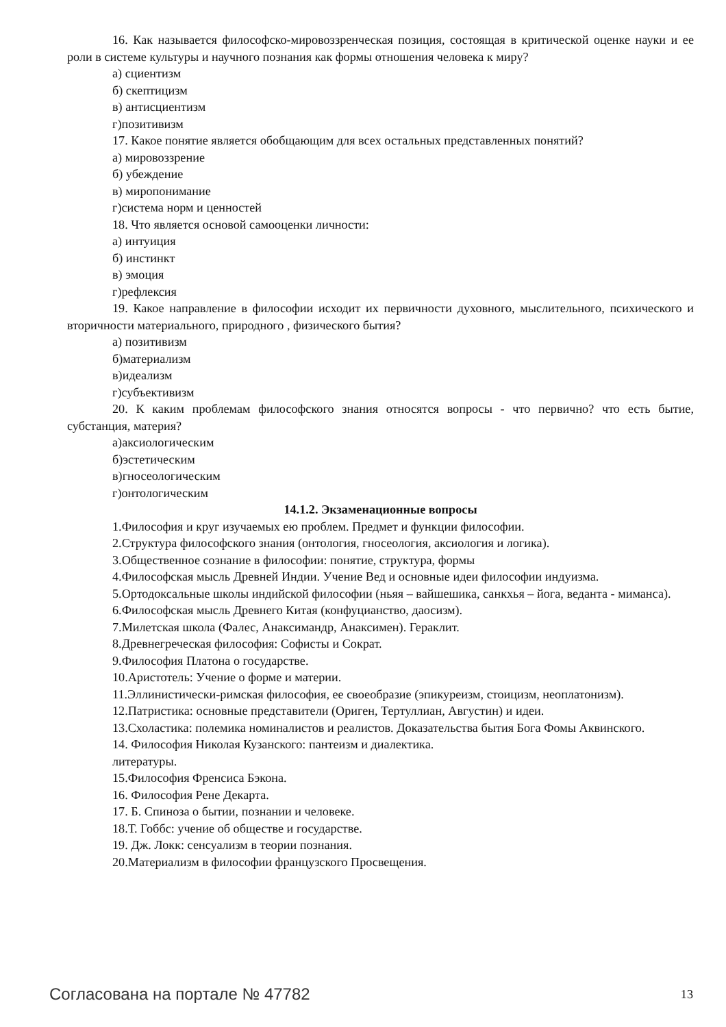16. Как называется философско-мировоззренческая позиция, состоящая в критической оценке науки и ее роли в системе культуры и научного познания как формы отношения человека к миру?
а) сциентизм
б) скептицизм
в) антисциентизм
г)позитивизм
17. Какое понятие является обобщающим для всех остальных представленных понятий?
а) мировоззрение
б) убеждение
в) миропонимание
г)система норм и ценностей
18. Что является основой самооценки личности:
а) интуиция
б) инстинкт
в) эмоция
г)рефлексия
19. Какое направление в философии исходит их первичности духовного, мыслительного, психического и вторичности материального, природного , физического бытия?
а) позитивизм
б)материализм
в)идеализм
г)субъективизм
20. К каким проблемам философского знания относятся вопросы - что первично? что есть бытие, субстанция, материя?
а)аксиологическим
б)эстетическим
в)гносеологическим
г)онтологическим
14.1.2. Экзаменационные вопросы
1.Философия и круг изучаемых ею проблем. Предмет и функции философии.
2.Структура философского знания (онтология, гносеология, аксиология и логика).
3.Общественное сознание в философии: понятие, структура, формы
4.Философская мысль Древней Индии. Учение Вед и основные идеи философии индуизма.
5.Ортодоксальные школы индийской философии (ньяя – вайшешика, санкхья – йога, веданта - миманса).
6.Философская мысль Древнего Китая (конфуцианство, даосизм).
7.Милетская школа (Фалес, Анаксимандр, Анаксимен). Гераклит.
8.Древнегреческая философия: Софисты и Сократ.
9.Философия Платона о государстве.
10.Аристотель: Учение о форме и материи.
11.Эллинистически-римская философия, ее своеобразие (эпикуреизм, стоицизм, неоплатонизм).
12.Патристика: основные представители (Ориген, Тертуллиан, Августин) и идеи.
13.Схоластика: полемика номиналистов и реалистов. Доказательства бытия Бога Фомы Аквинского.
14. Философия Николая Кузанского: пантеизм и диалектика.
литературы.
15.Философия Френсиса Бэкона.
16. Философия Рене Декарта.
17. Б. Спиноза о бытии, познании и человеке.
18.Т. Гоббс: учение об обществе и государстве.
19. Дж. Локк: сенсуализм в теории познания.
20.Материализм в философии французского Просвещения.
Согласована на портале № 47782 13